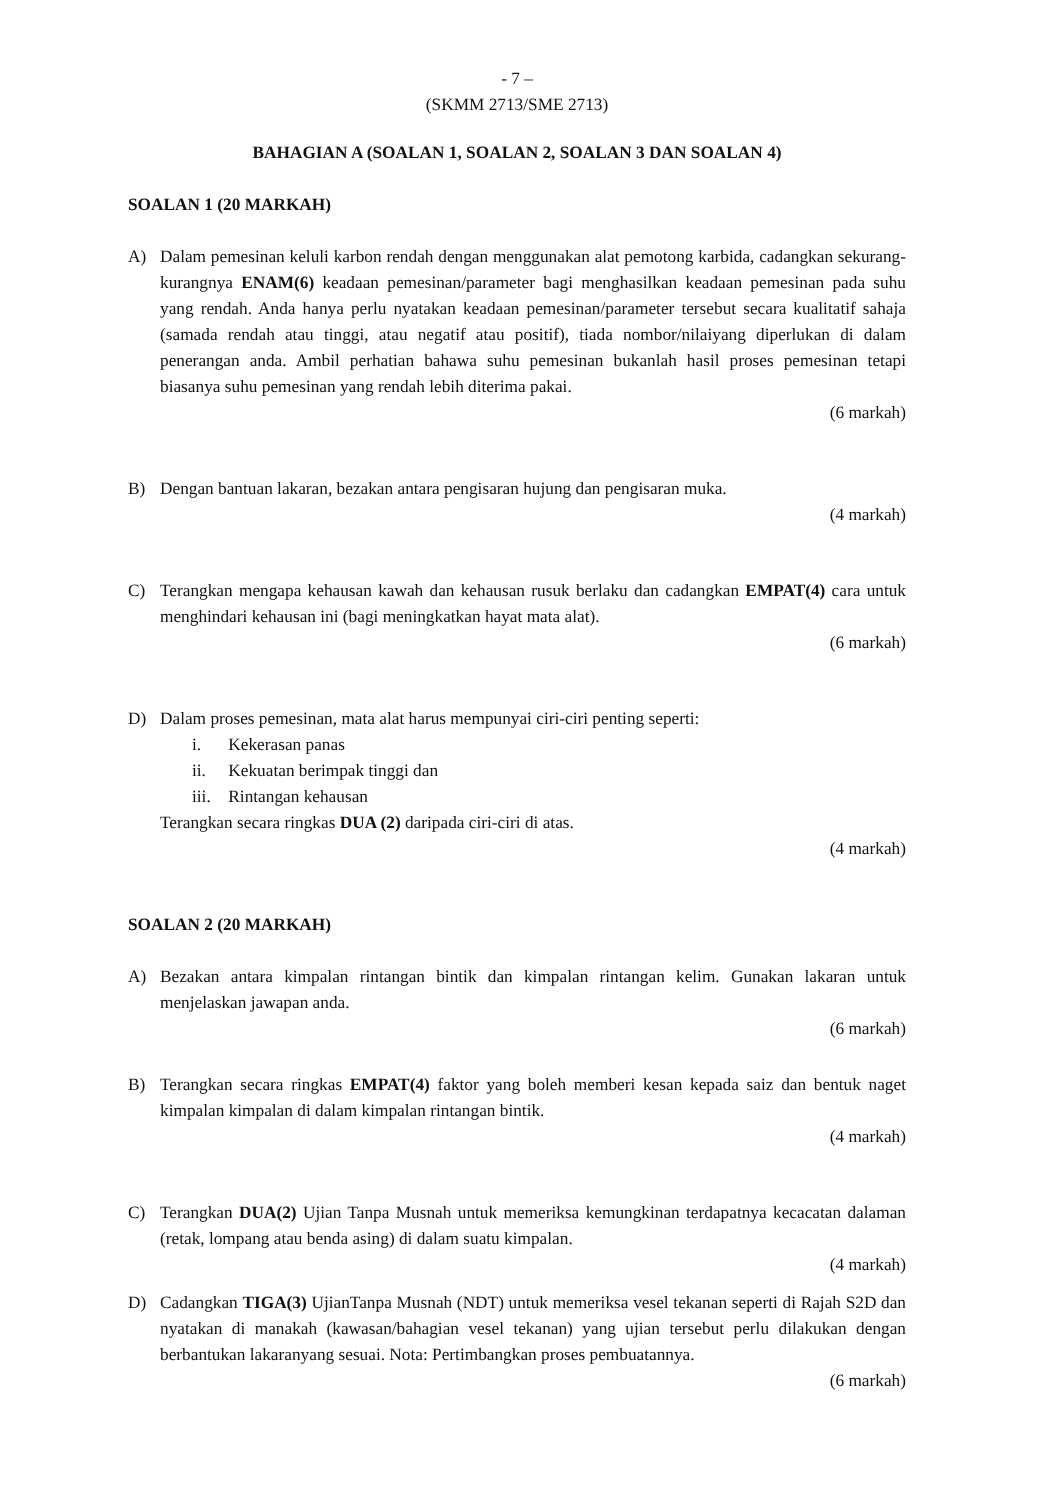- 7 –
(SKMM 2713/SME 2713)
BAHAGIAN A (SOALAN 1, SOALAN 2, SOALAN 3 DAN SOALAN 4)
SOALAN 1 (20 MARKAH)
A) Dalam pemesinan keluli karbon rendah dengan menggunakan alat pemotong karbida, cadangkan sekurang-kurangnya ENAM(6) keadaan pemesinan/parameter bagi menghasilkan keadaan pemesinan pada suhu yang rendah. Anda hanya perlu nyatakan keadaan pemesinan/parameter tersebut secara kualitatif sahaja (samada rendah atau tinggi, atau negatif atau positif), tiada nombor/nilaiyang diperlukan di dalam penerangan anda. Ambil perhatian bahawa suhu pemesinan bukanlah hasil proses pemesinan tetapi biasanya suhu pemesinan yang rendah lebih diterima pakai.
(6 markah)
B) Dengan bantuan lakaran, bezakan antara pengisaran hujung dan pengisaran muka.
(4 markah)
C) Terangkan mengapa kehausan kawah dan kehausan rusuk berlaku dan cadangkan EMPAT(4) cara untuk menghindari kehausan ini (bagi meningkatkan hayat mata alat).
(6 markah)
D) Dalam proses pemesinan, mata alat harus mempunyai ciri-ciri penting seperti:
i. Kekerasan panas
ii. Kekuatan berimpak tinggi dan
iii. Rintangan kehausan
Terangkan secara ringkas DUA (2) daripada ciri-ciri di atas.
(4 markah)
SOALAN 2 (20 MARKAH)
A) Bezakan antara kimpalan rintangan bintik dan kimpalan rintangan kelim. Gunakan lakaran untuk menjelaskan jawapan anda.
(6 markah)
B) Terangkan secara ringkas EMPAT(4) faktor yang boleh memberi kesan kepada saiz dan bentuk naget kimpalan kimpalan di dalam kimpalan rintangan bintik.
(4 markah)
C) Terangkan DUA(2) Ujian Tanpa Musnah untuk memeriksa kemungkinan terdapatnya kecacatan dalaman (retak, lompang atau benda asing) di dalam suatu kimpalan.
(4 markah)
D) Cadangkan TIGA(3) UjianTanpa Musnah (NDT) untuk memeriksa vesel tekanan seperti di Rajah S2D dan nyatakan di manakah (kawasan/bahagian vesel tekanan) yang ujian tersebut perlu dilakukan dengan berbantukan lakaranyang sesuai. Nota: Pertimbangkan proses pembuatannya.
(6 markah)